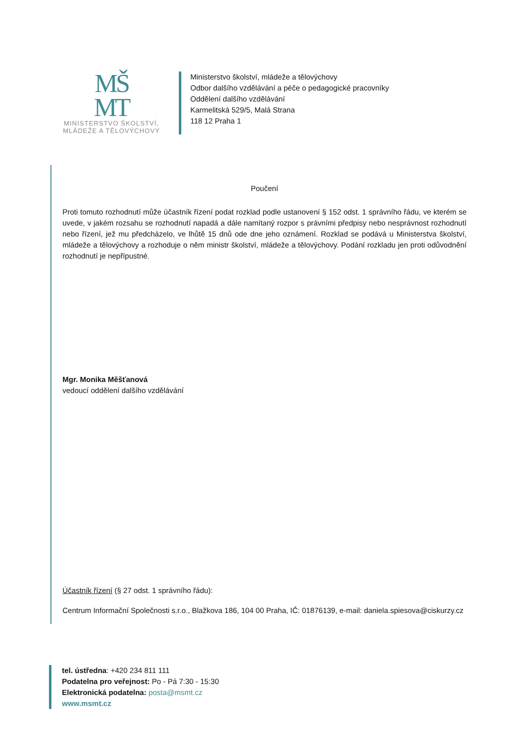MŠ
MT
MINISTERSTVO ŠKOLSTVÍ,
MLÁDEŽE A TĚLOVÝCHOVY
Ministerstvo školství, mládeže a tělovýchovy
Odbor dalšího vzdělávání a péče o pedagogické pracovníky
Oddělení dalšího vzdělávání
Karmelitská 529/5, Malá Strana
118 12 Praha 1
Poučení
Proti tomuto rozhodnutí může účastník řízení podat rozklad podle ustanovení § 152 odst. 1 správního řádu, ve kterém se uvede, v jakém rozsahu se rozhodnutí napadá a dále namítaný rozpor s právními předpisy nebo nesprávnost rozhodnutí nebo řízení, jež mu předcházelo, ve lhůtě 15 dnů ode dne jeho oznámení. Rozklad se podává u Ministerstva školství, mládeže a tělovýchovy a rozhoduje o něm ministr školství, mládeže a tělovýchovy. Podání rozkladu jen proti odůvodnění rozhodnutí je nepřípustné.
Mgr. Monika Měšťanová
vedoucí oddělení dalšího vzdělávání
Účastník řízení (§ 27 odst. 1 správního řádu):
Centrum Informační Společnosti s.r.o., Blažkova 186, 104 00 Praha, IČ: 01876139, e-mail: daniela.spiesova@ciskurzy.cz
tel. ústředna: +420 234 811 111
Podatelna pro veřejnost: Po - Pá 7:30 - 15:30
Elektronická podatelna: posta@msmt.cz
www.msmt.cz